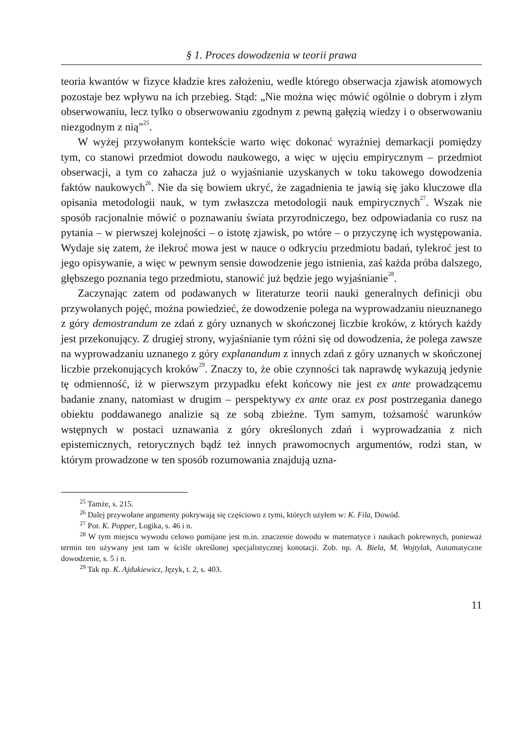§ 1. Proces dowodzenia w teorii prawa
teoria kwantów w fizyce kładzie kres założeniu, wedle którego obserwacja zjawisk atomowych pozostaje bez wpływu na ich przebieg. Stąd: „Nie można więc mówić ogólnie o dobrym i złym obserwowaniu, lecz tylko o obserwowaniu zgodnym z pewną gałęzią wiedzy i o obserwowaniu niezgodnym z nią”<sup>25</sup>.
W wyżej przywołanym kontekście warto więc dokonać wyraźniej demarkacji pomiędzy tym, co stanowi przedmiot dowodu naukowego, a więc w ujęciu empirycznym – przedmiot obserwacji, a tym co zahacza już o wyjaśnianie uzyskanych w toku takowego dowodzenia faktów naukowych<sup>26</sup>. Nie da się bowiem ukryć, że zagadnienia te jawią się jako kluczowe dla opisania metodologii nauk, w tym zwłaszcza metodologii nauk empirycznych<sup>27</sup>. Wszak nie sposób racjonalnie mówić o poznawaniu świata przyrodniczego, bez odpowiadania co rusz na pytania – w pierwszej kolejności – o istotę zjawisk, po wtóre – o przyczynę ich występowania. Wydaje się zatem, że ilekroć mowa jest w nauce o odkryciu przedmiotu badań, tylekroć jest to jego opisywanie, a więc w pewnym sensie dowodzenie jego istnienia, zaś każda próba dalszego, głębszego poznania tego przedmiotu, stanowić już będzie jego wyjaśnianie<sup>28</sup>.
Zaczynając zatem od podawanych w literaturze teorii nauki generalnych definicji obu przywołanych pojęć, można powiedzieć, że dowodzenie polega na wyprowadzaniu nieuznanego z góry demostrandum ze zdań z góry uznanych w skończonej liczbie kroków, z których każdy jest przekonujący. Z drugiej strony, wyjaśnianie tym różni się od dowodzenia, że polega zawsze na wyprowadzaniu uznanego z góry explanandum z innych zdań z góry uznanych w skończonej liczbie przekonujących kroków<sup>29</sup>. Znaczy to, że obie czynności tak naprawdę wykazują jedynie tę odmienność, iż w pierwszym przypadku efekt końcowy nie jest ex ante prowadzącemu badanie znany, natomiast w drugim – perspektywy ex ante oraz ex post postrzegania danego obiektu poddawanego analizie są ze sobą zbieżne. Tym samym, tożsamość warunków wstępnych w postaci uznawania z góry określonych zdań i wyprowadzania z nich epistemicznych, retorycznych bądź też innych prawomocnych argumentów, rodzi stan, w którym prowadzone w ten sposób rozumowania znajdują uzna-
<sup>25</sup> Tamże, s. 215.
<sup>26</sup> Dalej przywołane argumenty pokrywają się częściowo z tymi, których użyłem w: K. Fila, Dowód.
<sup>27</sup> Por. K. Popper, Logika, s. 46 i n.
<sup>28</sup> W tym miejscu wywodu celowo pomijane jest m.in. znaczenie dowodu w matematyce i naukach pokrewnych, ponieważ termin ten używany jest tam w ściśle określonej specjalistycznej konotacji. Zob. np. A. Biela, M. Wojtylak, Automatyczne dowodzenie, s. 5 i n.
<sup>29</sup> Tak np. K. Ajdukiewicz, Język, t. 2, s. 403.
11